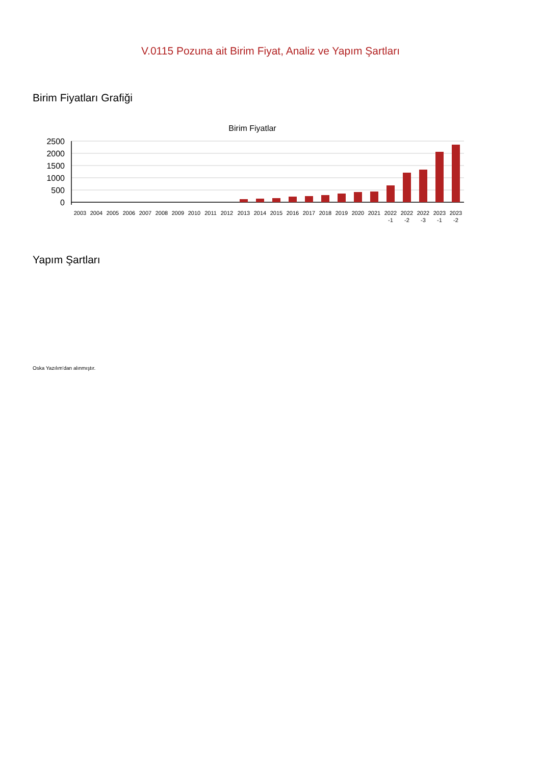V.0115 Pozuna ait Birim Fiyat, Analiz ve Yapım Şartları
Birim Fiyatları Grafiği
Birim Fiyatlar
2500
2000
1500
1000
500
0
2003
2004
2005
2006
2007
2008
2009
2010
2011
2012
2013
2014
2015
2016
2017
2018
2019
2020
2021
2022
-1
2022
-2
2022
-3
2023
-1
2023
-2
Yapım Şartları
Oska Yazılım'dan alınmıştır.